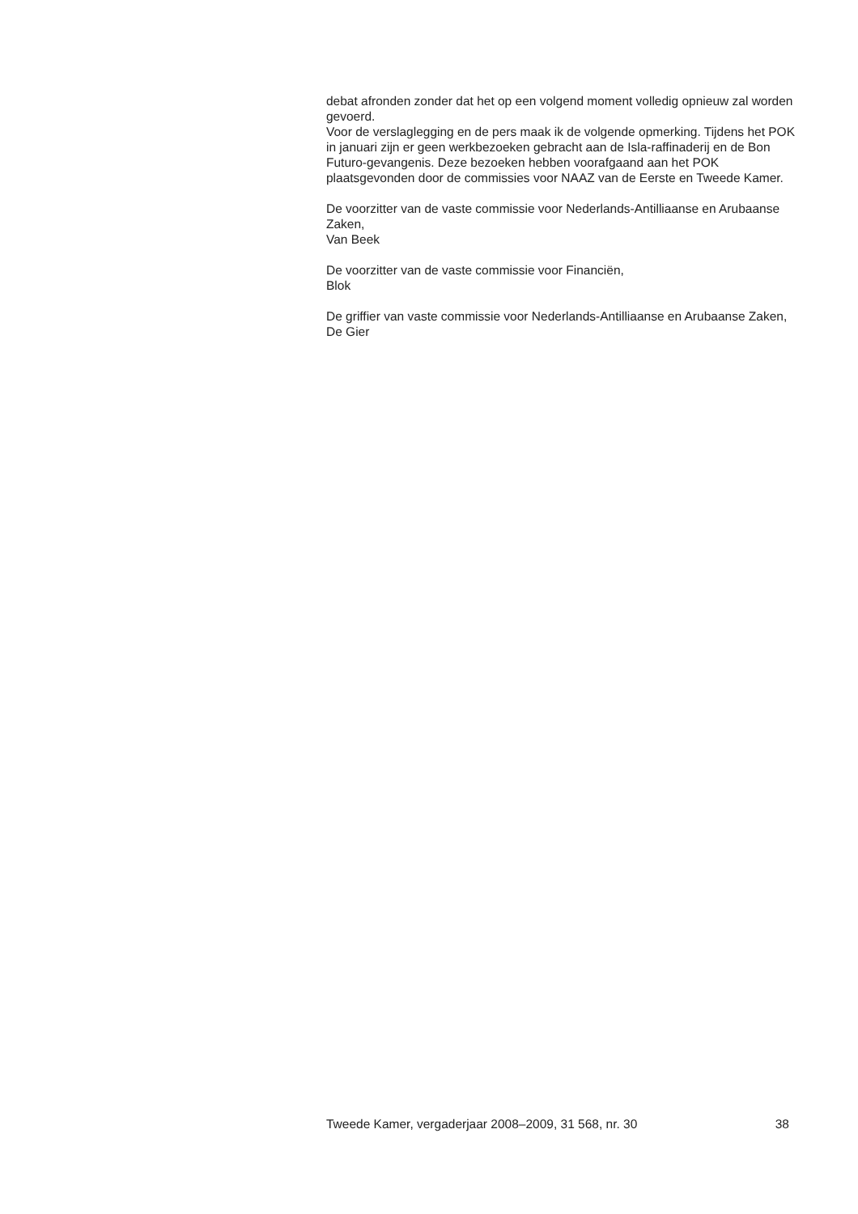debat afronden zonder dat het op een volgend moment volledig opnieuw zal worden gevoerd.
Voor de verslaglegging en de pers maak ik de volgende opmerking. Tijdens het POK in januari zijn er geen werkbezoeken gebracht aan de Isla-raffinaderij en de Bon Futuro-gevangenis. Deze bezoeken hebben voorafgaand aan het POK plaatsgevonden door de commissies voor NAAZ van de Eerste en Tweede Kamer.
De voorzitter van de vaste commissie voor Nederlands-Antilliaanse en Arubaanse Zaken,
Van Beek
De voorzitter van de vaste commissie voor Financiën,
Blok
De griffier van vaste commissie voor Nederlands-Antilliaanse en Arubaanse Zaken,
De Gier
Tweede Kamer, vergaderjaar 2008–2009, 31 568, nr. 30 38